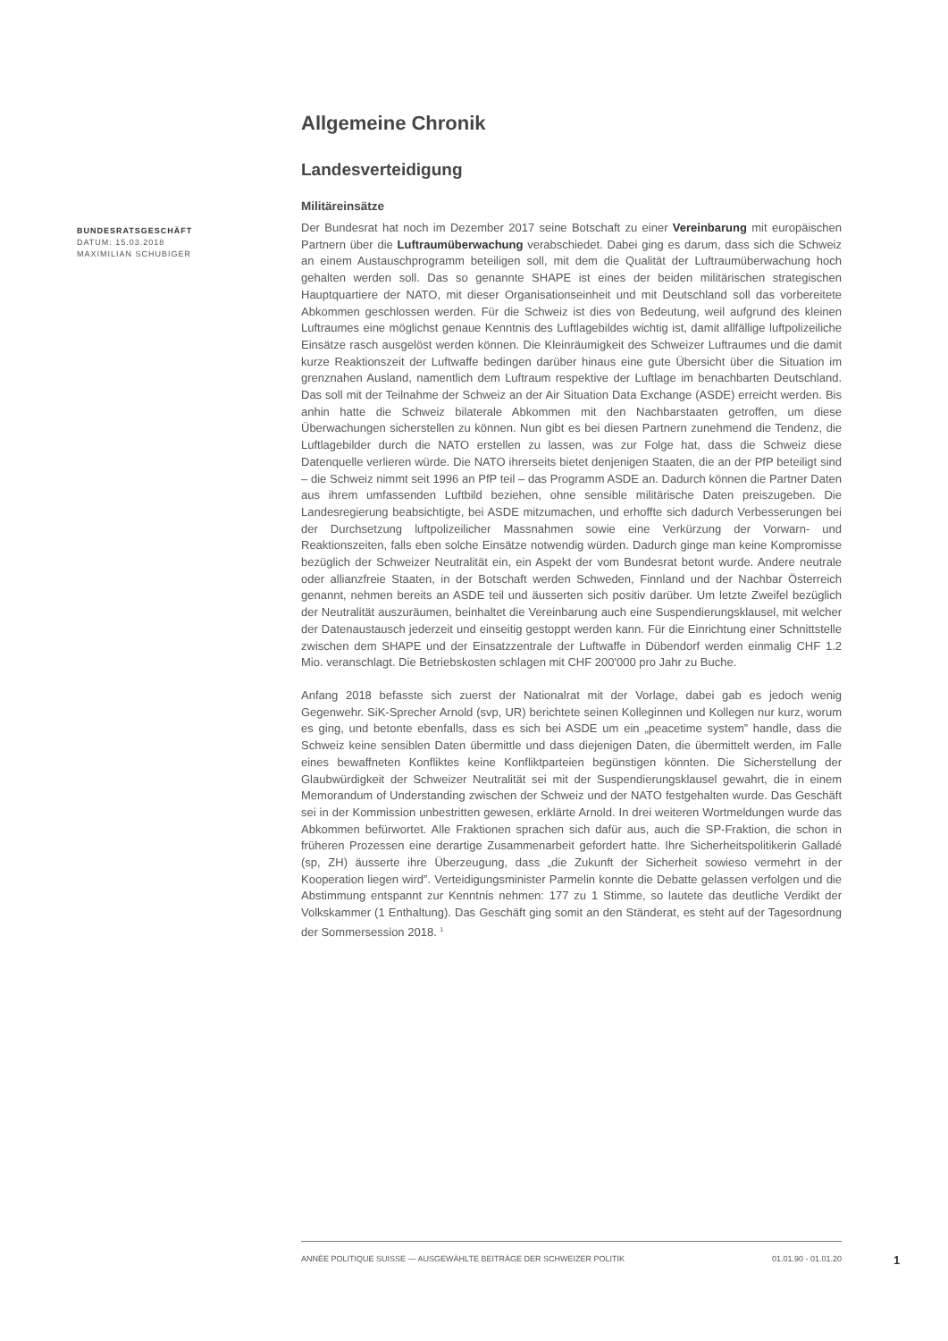Allgemeine Chronik
Landesverteidigung
Militäreinsätze
BUNDESRATSGESCHÄFT
DATUM: 15.03.2018
MAXIMILIAN SCHUBIGER
Der Bundesrat hat noch im Dezember 2017 seine Botschaft zu einer Vereinbarung mit europäischen Partnern über die Luftraumüberwachung verabschiedet. Dabei ging es darum, dass sich die Schweiz an einem Austauschprogramm beteiligen soll, mit dem die Qualität der Luftraumüberwachung hoch gehalten werden soll. Das so genannte SHAPE ist eines der beiden militärischen strategischen Hauptquartiere der NATO, mit dieser Organisationseinheit und mit Deutschland soll das vorbereitete Abkommen geschlossen werden. Für die Schweiz ist dies von Bedeutung, weil aufgrund des kleinen Luftraumes eine möglichst genaue Kenntnis des Luftlagebildes wichtig ist, damit allfällige luftpolizeiliche Einsätze rasch ausgelöst werden können. Die Kleinräumigkeit des Schweizer Luftraumes und die damit kurze Reaktionszeit der Luftwaffe bedingen darüber hinaus eine gute Übersicht über die Situation im grenznahen Ausland, namentlich dem Luftraum respektive der Luftlage im benachbarten Deutschland. Das soll mit der Teilnahme der Schweiz an der Air Situation Data Exchange (ASDE) erreicht werden. Bis anhin hatte die Schweiz bilaterale Abkommen mit den Nachbarstaaten getroffen, um diese Überwachungen sicherstellen zu können. Nun gibt es bei diesen Partnern zunehmend die Tendenz, die Luftlagebilder durch die NATO erstellen zu lassen, was zur Folge hat, dass die Schweiz diese Datenquelle verlieren würde. Die NATO ihrerseits bietet denjenigen Staaten, die an der PfP beteiligt sind – die Schweiz nimmt seit 1996 an PfP teil – das Programm ASDE an. Dadurch können die Partner Daten aus ihrem umfassenden Luftbild beziehen, ohne sensible militärische Daten preiszugeben. Die Landesregierung beabsichtigte, bei ASDE mitzumachen, und erhoffte sich dadurch Verbesserungen bei der Durchsetzung luftpolizeilicher Massnahmen sowie eine Verkürzung der Vorwarn- und Reaktionszeiten, falls eben solche Einsätze notwendig würden. Dadurch ginge man keine Kompromisse bezüglich der Schweizer Neutralität ein, ein Aspekt der vom Bundesrat betont wurde. Andere neutrale oder allianzfreie Staaten, in der Botschaft werden Schweden, Finnland und der Nachbar Österreich genannt, nehmen bereits an ASDE teil und äusserten sich positiv darüber. Um letzte Zweifel bezüglich der Neutralität auszuräumen, beinhaltet die Vereinbarung auch eine Suspendierungsklausel, mit welcher der Datenaustausch jederzeit und einseitig gestoppt werden kann. Für die Einrichtung einer Schnittstelle zwischen dem SHAPE und der Einsatzzentrale der Luftwaffe in Dübendorf werden einmalig CHF 1.2 Mio. veranschlagt. Die Betriebskosten schlagen mit CHF 200'000 pro Jahr zu Buche.
Anfang 2018 befasste sich zuerst der Nationalrat mit der Vorlage, dabei gab es jedoch wenig Gegenwehr. SiK-Sprecher Arnold (svp, UR) berichtete seinen Kolleginnen und Kollegen nur kurz, worum es ging, und betonte ebenfalls, dass es sich bei ASDE um ein „peacetime system” handle, dass die Schweiz keine sensiblen Daten übermittle und dass diejenigen Daten, die übermittelt werden, im Falle eines bewaffneten Konfliktes keine Konfliktparteien begünstigen könnten. Die Sicherstellung der Glaubwürdigkeit der Schweizer Neutralität sei mit der Suspendierungsklausel gewahrt, die in einem Memorandum of Understanding zwischen der Schweiz und der NATO festgehalten wurde. Das Geschäft sei in der Kommission unbestritten gewesen, erklärte Arnold. In drei weiteren Wortmeldungen wurde das Abkommen befürwortet. Alle Fraktionen sprachen sich dafür aus, auch die SP-Fraktion, die schon in früheren Prozessen eine derartige Zusammenarbeit gefordert hatte. Ihre Sicherheitspolitikerin Galladé (sp, ZH) äusserte ihre Überzeugung, dass „die Zukunft der Sicherheit sowieso vermehrt in der Kooperation liegen wird”. Verteidigungsminister Parmelin konnte die Debatte gelassen verfolgen und die Abstimmung entspannt zur Kenntnis nehmen: 177 zu 1 Stimme, so lautete das deutliche Verdikt der Volkskammer (1 Enthaltung). Das Geschäft ging somit an den Ständerat, es steht auf der Tagesordnung der Sommersession 2018. <sup>1</sup>
ANNÉE POLITIQUE SUISSE — AUSGEWÄHLTE BEITRÄGE DER SCHWEIZER POLITIK 01.01.90 - 01.01.20
1